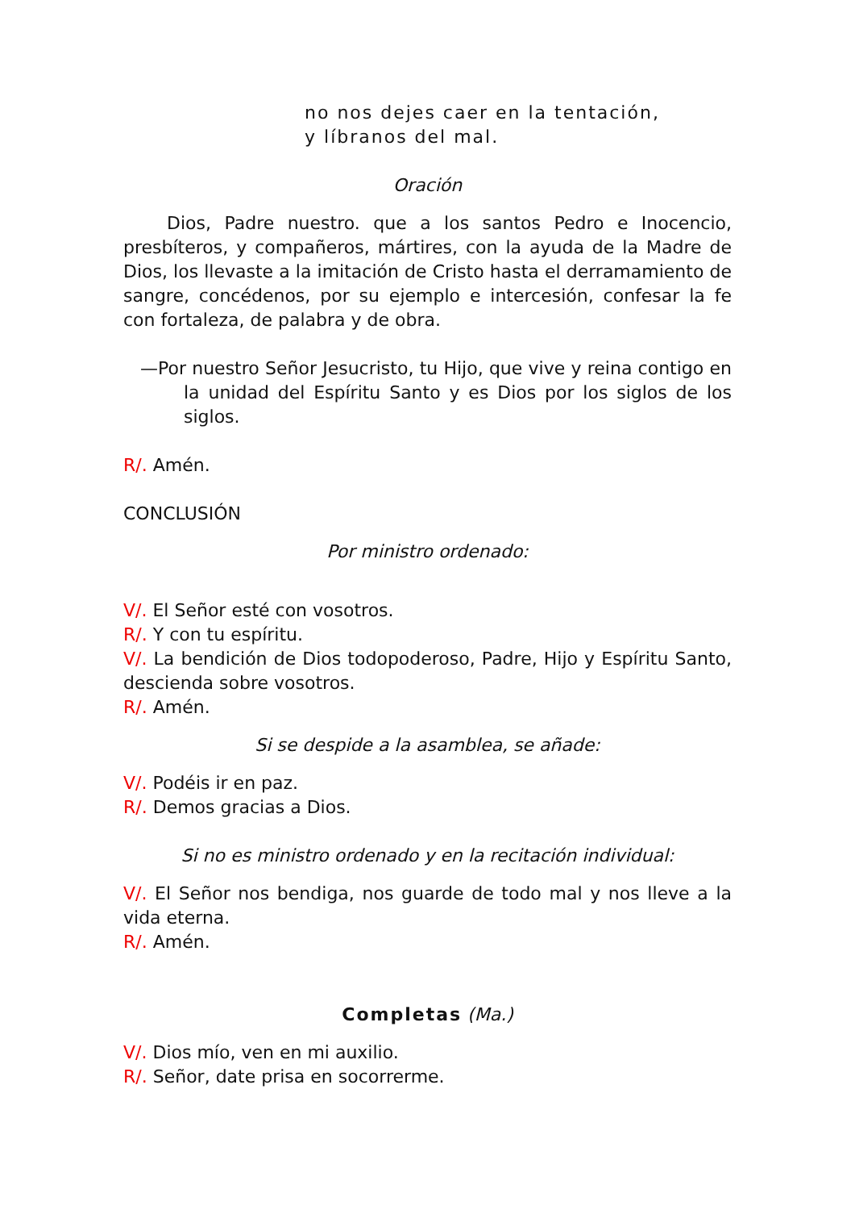no nos dejes caer en la tentación,
y líbranos del mal.
Oración
Dios, Padre nuestro. que a los santos Pedro e Inocencio, presbíteros, y compañeros, mártires, con la ayuda de la Madre de Dios, los llevaste a la imitación de Cristo hasta el derramamiento de sangre, concédenos, por su ejemplo e intercesión, confesar la fe con fortaleza, de palabra y de obra.
—Por nuestro Señor Jesucristo, tu Hijo, que vive y reina contigo en la unidad del Espíritu Santo y es Dios por los siglos de los siglos.
R/. Amén.
CONCLUSIÓN
Por ministro ordenado:
V/. El Señor esté con vosotros.
R/. Y con tu espíritu.
V/. La bendición de Dios todopoderoso, Padre, Hijo y Espíritu Santo, descienda sobre vosotros.
R/. Amén.
Si se despide a la asamblea, se añade:
V/. Podéis ir en paz.
R/. Demos gracias a Dios.
Si no es ministro ordenado y en la recitación individual:
V/. El Señor nos bendiga, nos guarde de todo mal y nos lleve a la vida eterna.
R/. Amén.
Completas (Ma.)
V/. Dios mío, ven en mi auxilio.
R/. Señor, date prisa en socorrerme.